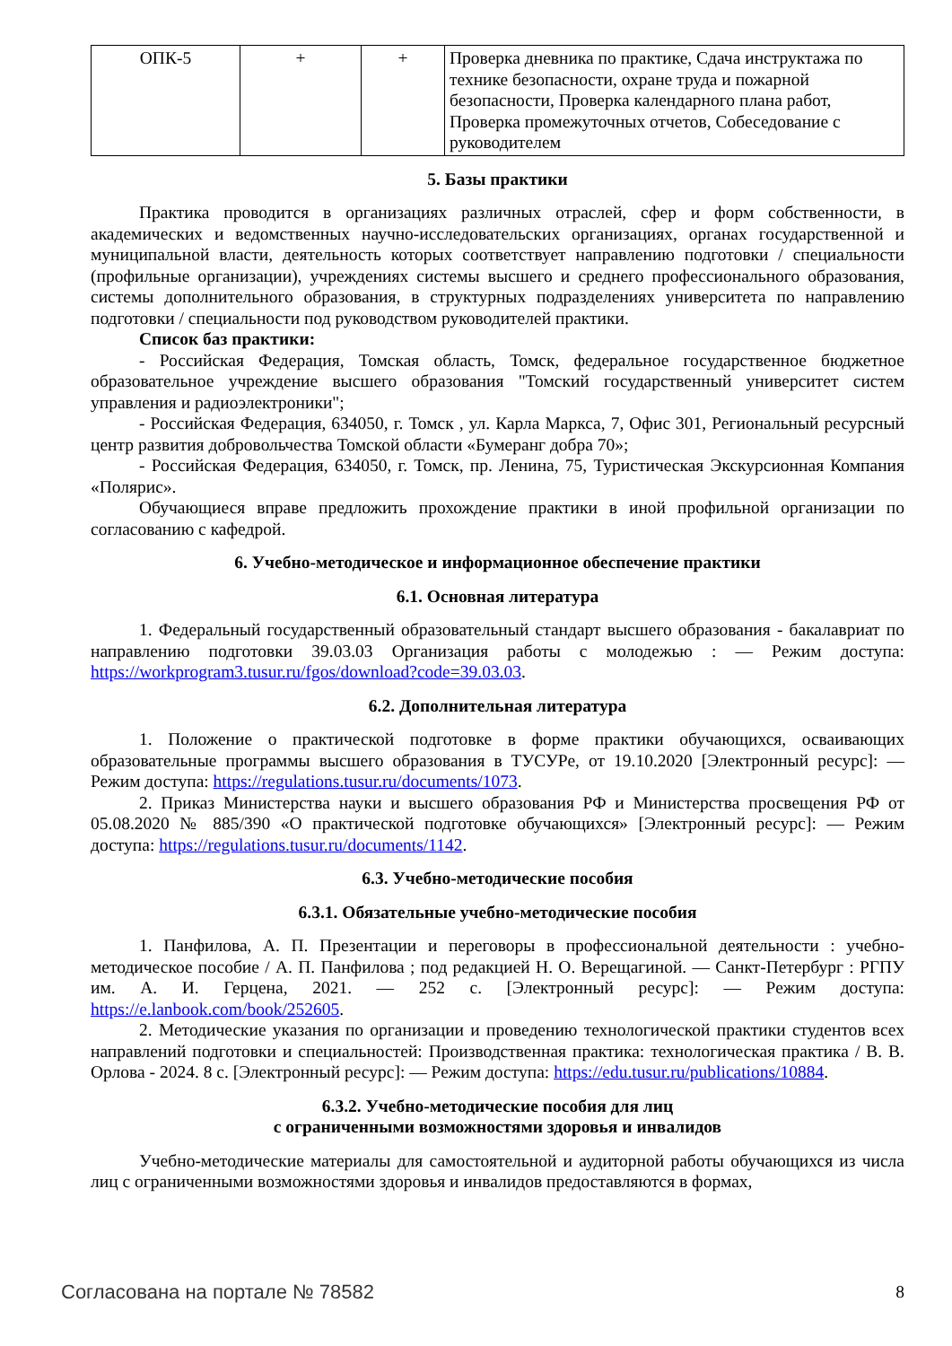| ОПК-5 | + | + | Проверка дневника по практике, Сдача инструктажа по технике безопасности, охране труда и пожарной безопасности, Проверка календарного плана работ, Проверка промежуточных отчетов, Собеседование с руководителем |
5. Базы практики
Практика проводится в организациях различных отраслей, сфер и форм собственности, в академических и ведомственных научно-исследовательских организациях, органах государственной и муниципальной власти, деятельность которых соответствует направлению подготовки / специальности (профильные организации), учреждениях системы высшего и среднего профессионального образования, системы дополнительного образования, в структурных подразделениях университета по направлению подготовки / специальности под руководством руководителей практики.
Список баз практики:
- Российская Федерация, Томская область, Томск, федеральное государственное бюджетное образовательное учреждение высшего образования "Томский государственный университет систем управления и радиоэлектроники";
- Российская Федерация, 634050, г. Томск , ул. Карла Маркса, 7, Офис 301, Региональный ресурсный центр развития добровольчества Томской области «Бумеранг добра 70»;
- Российская Федерация, 634050, г. Томск, пр. Ленина, 75, Туристическая Экскурсионная Компания «Полярис».
Обучающиеся вправе предложить прохождение практики в иной профильной организации по согласованию с кафедрой.
6. Учебно-методическое и информационное обеспечение практики
6.1. Основная литература
1. Федеральный государственный образовательный стандарт высшего образования - бакалавриат по направлению подготовки 39.03.03 Организация работы с молодежью : — Режим доступа: https://workprogram3.tusur.ru/fgos/download?code=39.03.03.
6.2. Дополнительная литература
1. Положение о практической подготовке в форме практики обучающихся, осваивающих образовательные программы высшего образования в ТУСУРе, от 19.10.2020 [Электронный ресурс]: — Режим доступа: https://regulations.tusur.ru/documents/1073.
2. Приказ Министерства науки и высшего образования РФ и Министерства просвещения РФ от 05.08.2020 № 885/390 «О практической подготовке обучающихся» [Электронный ресурс]: — Режим доступа: https://regulations.tusur.ru/documents/1142.
6.3. Учебно-методические пособия
6.3.1. Обязательные учебно-методические пособия
1. Панфилова, А. П. Презентации и переговоры в профессиональной деятельности : учебно-методическое пособие / А. П. Панфилова ; под редакцией Н. О. Верещагиной. — Санкт-Петербург : РГПУ им. А. И. Герцена, 2021. — 252 с. [Электронный ресурс]: — Режим доступа: https://e.lanbook.com/book/252605.
2. Методические указания по организации и проведению технологической практики студентов всех направлений подготовки и специальностей: Производственная практика: технологическая практика / В. В. Орлова - 2024. 8 с. [Электронный ресурс]: — Режим доступа: https://edu.tusur.ru/publications/10884.
6.3.2. Учебно-методические пособия для лиц
с ограниченными возможностями здоровья и инвалидов
Учебно-методические материалы для самостоятельной и аудиторной работы обучающихся из числа лиц с ограниченными возможностями здоровья и инвалидов предоставляются в формах,
Согласована на портале № 78582 8